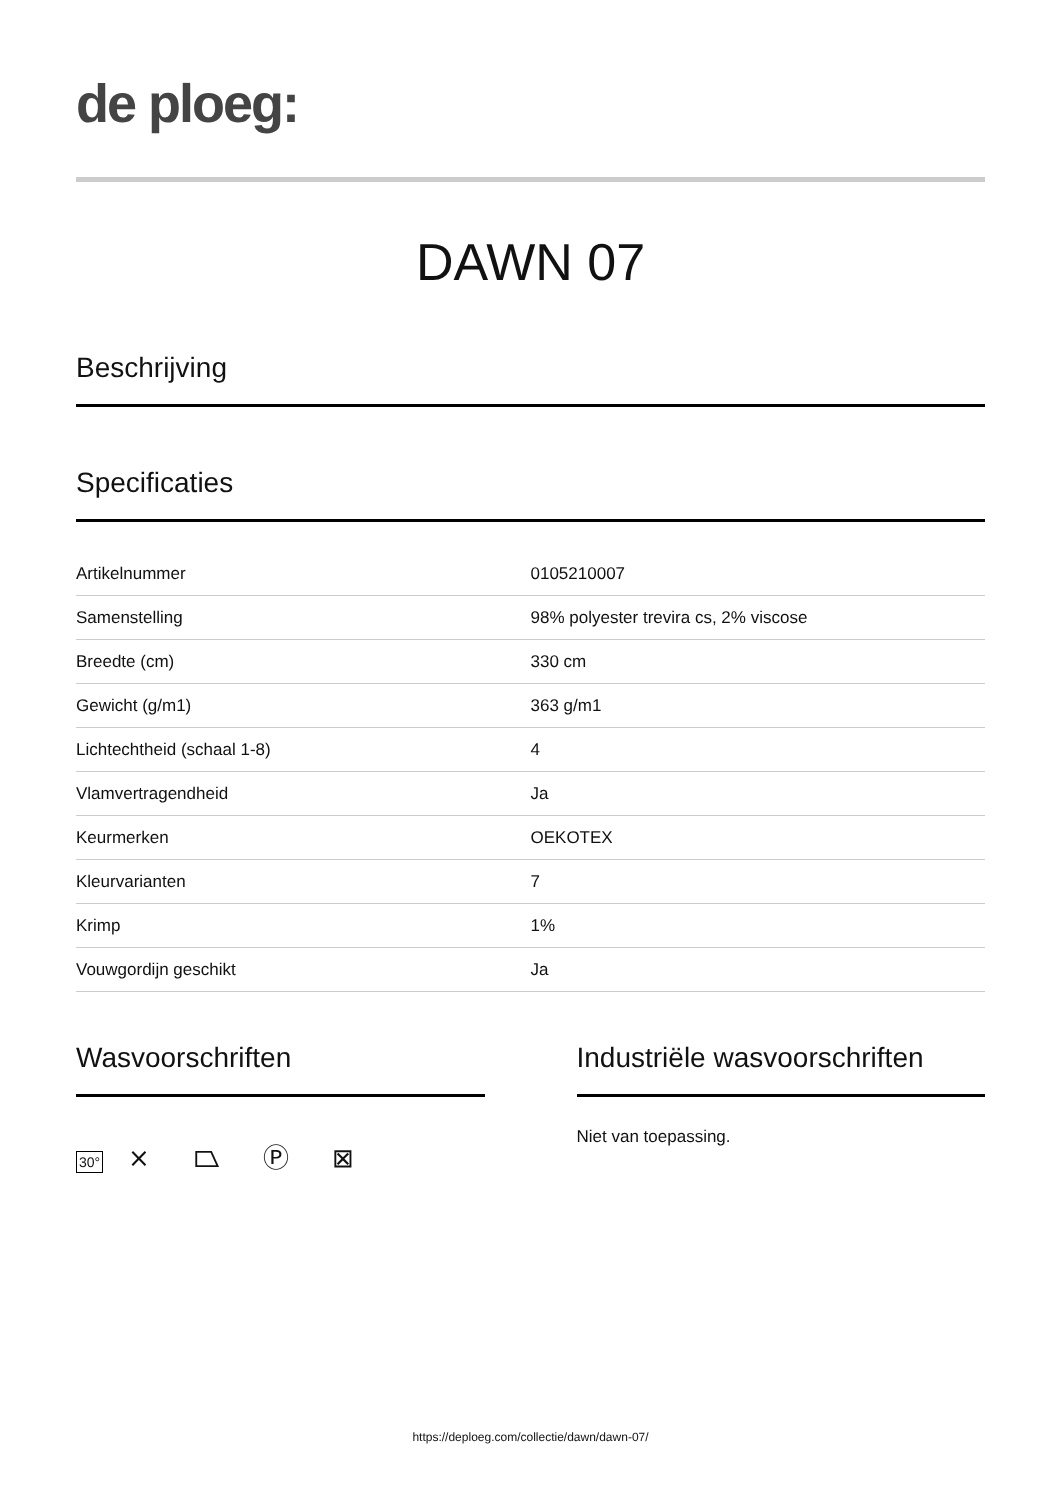de ploeg:
DAWN 07
Beschrijving
Specificaties
| Artikelnummer | 0105210007 |
| Samenstelling | 98% polyester trevira cs, 2% viscose |
| Breedte (cm) | 330 cm |
| Gewicht (g/m1) | 363 g/m1 |
| Lichtechtheid (schaal 1-8) | 4 |
| Vlamvertragendheid | Ja |
| Keurmerken | OEKOTEX |
| Kleurvarianten | 7 |
| Krimp | 1% |
| Vouwgordijn geschikt | Ja |
Wasvoorschriften
30° ⨯ ⏢ Ⓟ ⊠
Industriële wasvoorschriften
Niet van toepassing.
https://deploeg.com/collectie/dawn/dawn-07/